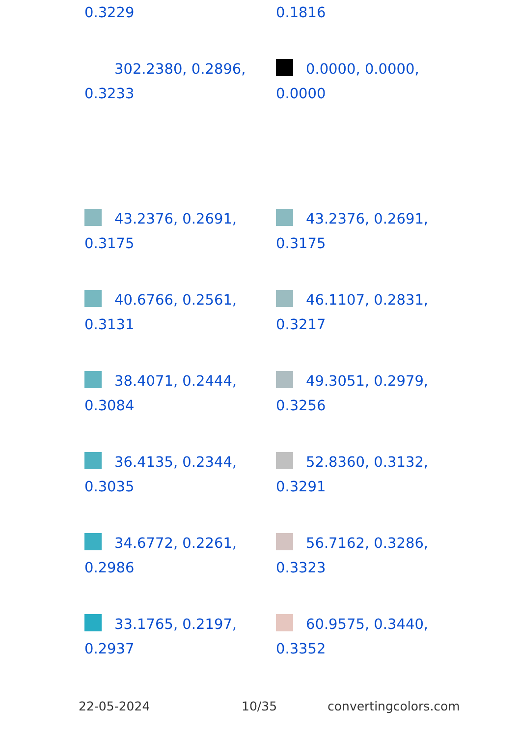0.3229 0.1816
302.2380, 0.2896, 0.3233
0.0000, 0.0000, 0.0000
43.2376, 0.2691, 0.3175
43.2376, 0.2691, 0.3175
40.6766, 0.2561, 0.3131
46.1107, 0.2831, 0.3217
38.4071, 0.2444, 0.3084
49.3051, 0.2979, 0.3256
36.4135, 0.2344, 0.3035
52.8360, 0.3132, 0.3291
34.6772, 0.2261, 0.2986
56.7162, 0.3286, 0.3323
33.1765, 0.2197, 0.2937
60.9575, 0.3440, 0.3352
22-05-2024 10/35 convertingcolors.com